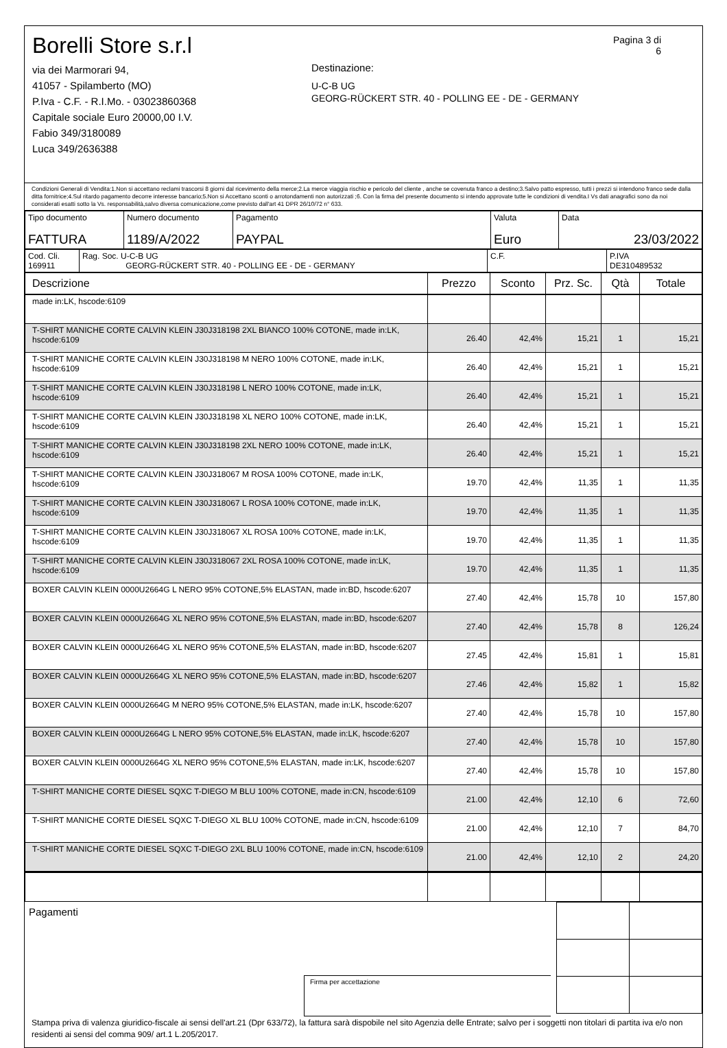Borelli Store s.r.l
via dei Marmorari 94,
41057 - Spilamberto (MO)
P.Iva - C.F. - R.I.Mo. - 03023860368
Capitale sociale Euro 20000,00 I.V.
Fabio 349/3180089
Luca 349/2636388
Destinazione:
U-C-B UG
GEORG-RÜCKERT STR. 40 - POLLING EE - DE - GERMANY
Pagina 3 di 6
Condizioni Generali di Vendita:1.Non si accettano reclami trascorsi 8 giorni dal ricevimento della merce;2.La merce viaggia rischio e pericolo del cliente , anche se covenuta franco a destino;3.Salvo patto espresso, tutti i prezzi si intendono franco sede dalla ditta fornitrice;4.Sul ritardo pagamento decorre interesse bancario;5.Non si Accettano sconti o arrotondamenti non autorizzati ;6. Con la firma del presente documento si intendo approvate tutte le condizioni di vendita.I Vs dati anagrafici sono da noi considerati esatti sotto la Vs. responsabilità,salvo diversa comunicazione,come previsto dall'art 41 DPR 26/10/72 n° 633.
| Tipo documento FATTURA | Numero documento 1189/A/2022 | Pagamento PAYPAL | Valuta Euro | Data 23/03/2022 |
| Cod. Cli. 169911 | Rag. Soc. U-C-B UG GEORG-RÜCKERT STR. 40 - POLLING EE - DE - GERMANY | C.F. | P.IVA DE310489532 |
| Descrizione | Prezzo | Sconto | Prz. Sc. | Qtà | Totale |
| --- | --- | --- | --- | --- | --- |
| made in:LK, hscode:6109 | | | | | |
| T-SHIRT MANICHE CORTE CALVIN KLEIN J30J318198 2XL BIANCO 100% COTONE, made in:LK, hscode:6109 | 26.40 | 42,4% | 15,21 | 1 | 15,21 |
| T-SHIRT MANICHE CORTE CALVIN KLEIN J30J318198 M NERO 100% COTONE, made in:LK, hscode:6109 | 26.40 | 42,4% | 15,21 | 1 | 15,21 |
| T-SHIRT MANICHE CORTE CALVIN KLEIN J30J318198 L NERO 100% COTONE, made in:LK, hscode:6109 | 26.40 | 42,4% | 15,21 | 1 | 15,21 |
| T-SHIRT MANICHE CORTE CALVIN KLEIN J30J318198 XL NERO 100% COTONE, made in:LK, hscode:6109 | 26.40 | 42,4% | 15,21 | 1 | 15,21 |
| T-SHIRT MANICHE CORTE CALVIN KLEIN J30J318198 2XL NERO 100% COTONE, made in:LK, hscode:6109 | 26.40 | 42,4% | 15,21 | 1 | 15,21 |
| T-SHIRT MANICHE CORTE CALVIN KLEIN J30J318067 M ROSA 100% COTONE, made in:LK, hscode:6109 | 19.70 | 42,4% | 11,35 | 1 | 11,35 |
| T-SHIRT MANICHE CORTE CALVIN KLEIN J30J318067 L ROSA 100% COTONE, made in:LK, hscode:6109 | 19.70 | 42,4% | 11,35 | 1 | 11,35 |
| T-SHIRT MANICHE CORTE CALVIN KLEIN J30J318067 XL ROSA 100% COTONE, made in:LK, hscode:6109 | 19.70 | 42,4% | 11,35 | 1 | 11,35 |
| T-SHIRT MANICHE CORTE CALVIN KLEIN J30J318067 2XL ROSA 100% COTONE, made in:LK, hscode:6109 | 19.70 | 42,4% | 11,35 | 1 | 11,35 |
| BOXER CALVIN KLEIN 0000U2664G L NERO 95% COTONE,5% ELASTAN, made in:BD, hscode:6207 | 27.40 | 42,4% | 15,78 | 10 | 157,80 |
| BOXER CALVIN KLEIN 0000U2664G XL NERO 95% COTONE,5% ELASTAN, made in:BD, hscode:6207 | 27.40 | 42,4% | 15,78 | 8 | 126,24 |
| BOXER CALVIN KLEIN 0000U2664G XL NERO 95% COTONE,5% ELASTAN, made in:BD, hscode:6207 | 27.45 | 42,4% | 15,81 | 1 | 15,81 |
| BOXER CALVIN KLEIN 0000U2664G XL NERO 95% COTONE,5% ELASTAN, made in:BD, hscode:6207 | 27.46 | 42,4% | 15,82 | 1 | 15,82 |
| BOXER CALVIN KLEIN 0000U2664G M NERO 95% COTONE,5% ELASTAN, made in:LK, hscode:6207 | 27.40 | 42,4% | 15,78 | 10 | 157,80 |
| BOXER CALVIN KLEIN 0000U2664G L NERO 95% COTONE,5% ELASTAN, made in:LK, hscode:6207 | 27.40 | 42,4% | 15,78 | 10 | 157,80 |
| BOXER CALVIN KLEIN 0000U2664G XL NERO 95% COTONE,5% ELASTAN, made in:LK, hscode:6207 | 27.40 | 42,4% | 15,78 | 10 | 157,80 |
| T-SHIRT MANICHE CORTE DIESEL SQXC T-DIEGO M BLU 100% COTONE, made in:CN, hscode:6109 | 21.00 | 42,4% | 12,10 | 6 | 72,60 |
| T-SHIRT MANICHE CORTE DIESEL SQXC T-DIEGO XL BLU 100% COTONE, made in:CN, hscode:6109 | 21.00 | 42,4% | 12,10 | 7 | 84,70 |
| T-SHIRT MANICHE CORTE DIESEL SQXC T-DIEGO 2XL BLU 100% COTONE, made in:CN, hscode:6109 | 21.00 | 42,4% | 12,10 | 2 | 24,20 |
Pagamenti
Firma per accettazione
Stampa priva di valenza giuridico-fiscale ai sensi dell'art.21 (Dpr 633/72), la fattura sarà dispobile nel sito Agenzia delle Entrate; salvo per i soggetti non titolari di partita iva e/o non residenti ai sensi del comma 909/ art.1 L.205/2017.